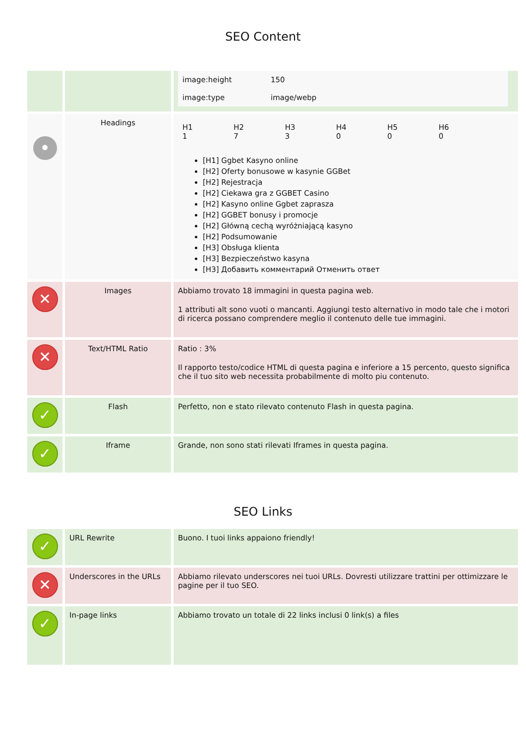SEO Content
| | | / image:height / 150 / / image:type / image/webp / |
| • | Headings | / H1 1 / H2 7 / H3 3 / H4 0 / H5 0 / H6 0 / [H1] Ggbet Kasyno online [H2] Oferty bonusowe w kasynie GGBet [H2] Rejestracja [H2] Ciekawa gra z GGBET Casino [H2] Kasyno online Ggbet zaprasza [H2] GGBET bonusy i promocje [H2] Główną cechą wyróżniającą kasyno [H2] Podsumowanie [H3] Obsługa klienta [H3] Bezpieczeństwo kasyna [H3] Добавить комментарий Отменить ответ |
| ✕ | Images | Abbiamo trovato 18 immagini in questa pagina web. 1 attributi alt sono vuoti o mancanti. Aggiungi testo alternativo in modo tale che i motori di ricerca possano comprendere meglio il contenuto delle tue immagini. |
| ✕ | Text/HTML Ratio | Ratio : 3% Il rapporto testo/codice HTML di questa pagina e inferiore a 15 percento, questo significa che il tuo sito web necessita probabilmente di molto piu contenuto. |
| ✓ | Flash | Perfetto, non e stato rilevato contenuto Flash in questa pagina. |
| ✓ | Iframe | Grande, non sono stati rilevati Iframes in questa pagina. |
SEO Links
| ✓ | URL Rewrite | Buono. I tuoi links appaiono friendly! |
| ✕ | Underscores in the URLs | Abbiamo rilevato underscores nei tuoi URLs. Dovresti utilizzare trattini per ottimizzare le pagine per il tuo SEO. |
| ✓ | In-page links | Abbiamo trovato un totale di 22 links inclusi 0 link(s) a files |